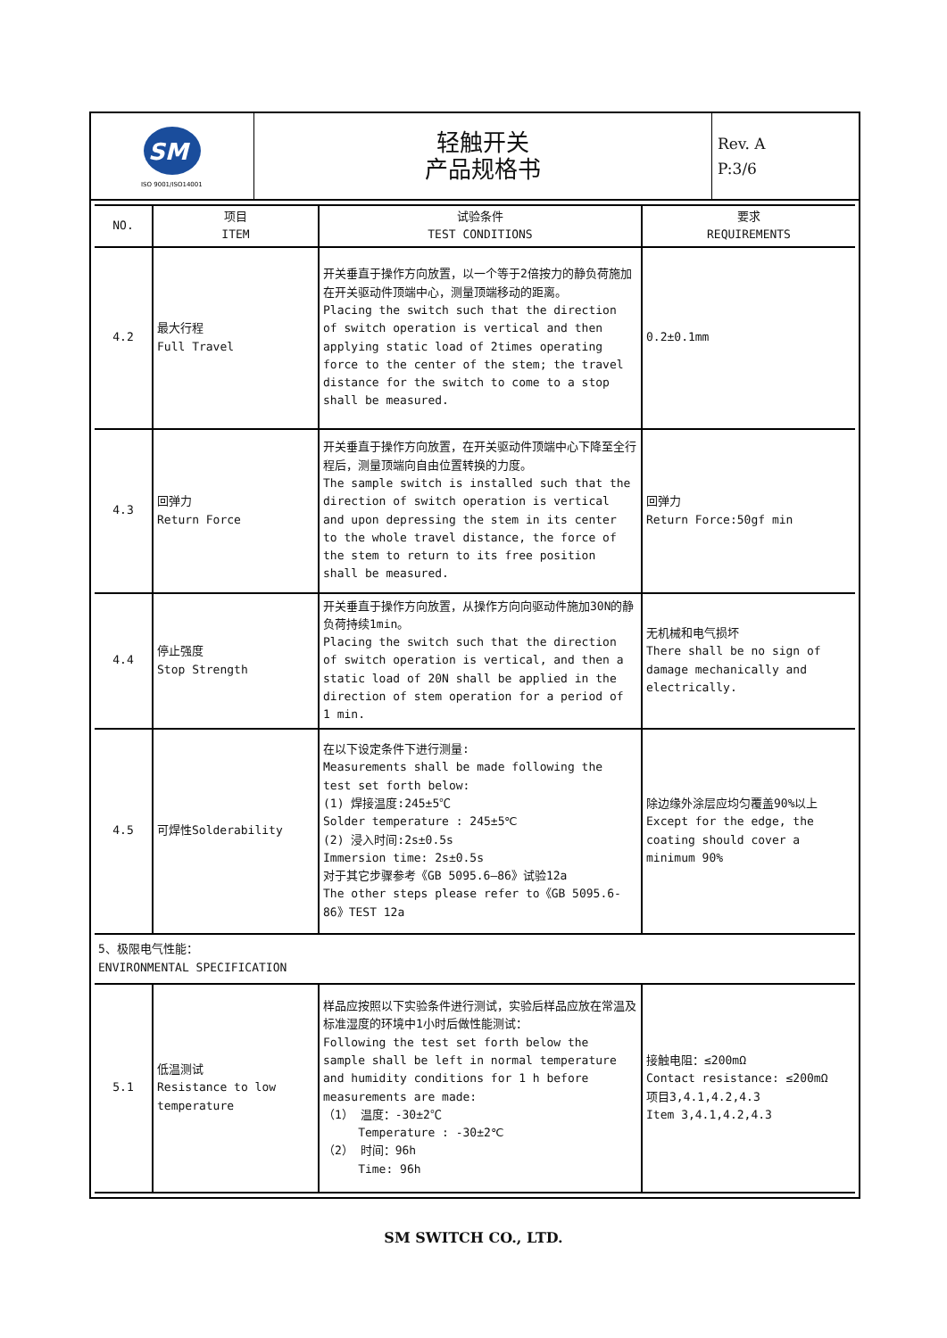| SM ISO 9001/ISO14001 | 轻触开关 产品规格书 | Rev. A P:3/6 |
| NO. | 项目 ITEM | 试验条件 TEST CONDITIONS | 要求 REQUIREMENTS |
| --- | --- | --- | --- |
| 4.2 | 最大行程 Full Travel | 开关垂直于操作方向放置，以一个等于2倍按力的静负荷施加在开关驱动件顶端中心，测量顶端移动的距离。 Placing the switch such that the direction of switch operation is vertical and then applying static load of 2times operating force to the center of the stem; the travel distance for the switch to come to a stop shall be measured. | 0.2±0.1mm |
| 4.3 | 回弹力 Return Force | 开关垂直于操作方向放置，在开关驱动件顶端中心下降至全行程后，测量顶端向自由位置转换的力度。 The sample switch is installed such that the direction of switch operation is vertical and upon depressing the stem in its center to the whole travel distance, the force of the stem to return to its free position shall be measured. | 回弹力 Return Force:50gf min |
| 4.4 | 停止强度 Stop Strength | 开关垂直于操作方向放置，从操作方向向驱动件施加30N的静负荷持续1min。 Placing the switch such that the direction of switch operation is vertical, and then a static load of 20N shall be applied in the direction of stem operation for a period of 1 min. | 无机械和电气损坏 There shall be no sign of damage mechanically and electrically. |
| 4.5 | 可焊性Solderability | 在以下设定条件下进行测量: Measurements shall be made following the test set forth below: (1) 焊接温度:245±5℃ Solder temperature : 245±5℃ (2) 浸入时间:2s±0.5s Immersion time: 2s±0.5s 对于其它步骤参考《GB 5095.6—86》试验12a The other steps please refer to《GB 5095.6-86》TEST 12a | 除边缘外涂层应均匀覆盖90%以上 Except for the edge, the coating should cover a minimum 90% |
| 5、极限电气性能： ENVIRONMENTAL SPECIFICATION | | | |
| 5.1 | 低温测试 Resistance to low temperature | 样品应按照以下实验条件进行测试，实验后样品应放在常温及标准湿度的环境中1小时后做性能测试： Following the test set forth below the sample shall be left in normal temperature and humidity conditions for 1 h before measurements are made: （1） 温度：-30±2℃ Temperature : -30±2℃ （2） 时间：96h Time: 96h | 接触电阻：≤200mΩ Contact resistance: ≤200mΩ 项目3,4.1,4.2,4.3 Item 3,4.1,4.2,4.3 |
SM SWITCH CO., LTD.